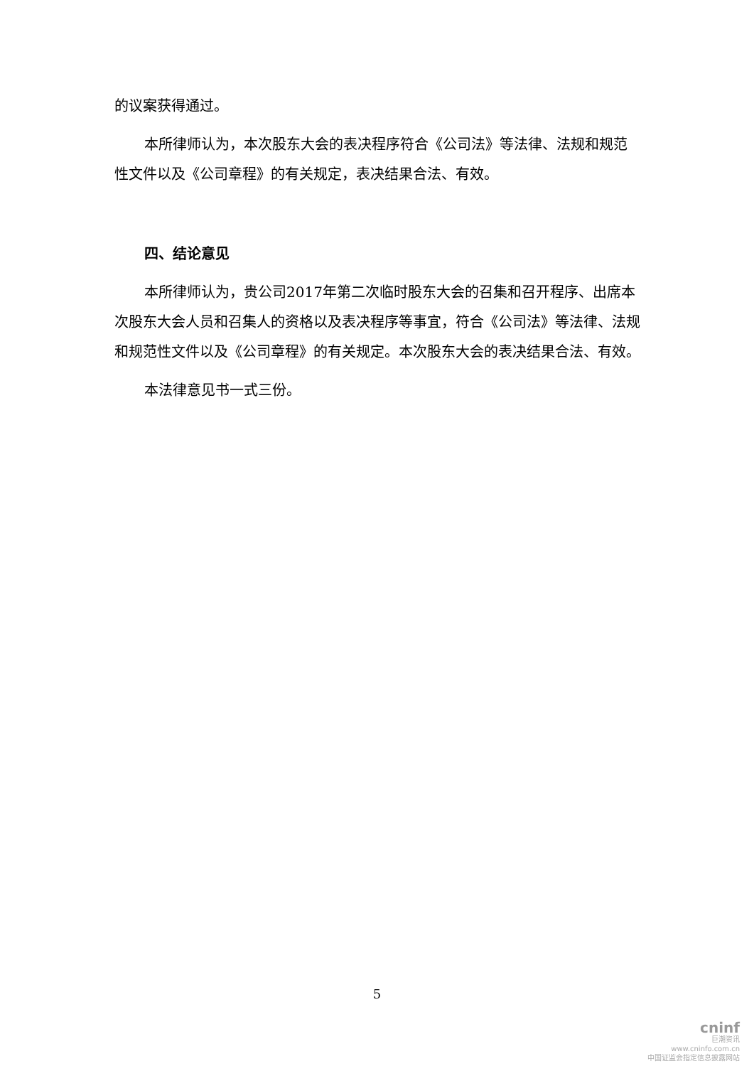的议案获得通过。
本所律师认为，本次股东大会的表决程序符合《公司法》等法律、法规和规范性文件以及《公司章程》的有关规定，表决结果合法、有效。
四、结论意见
本所律师认为，贵公司2017年第二次临时股东大会的召集和召开程序、出席本次股东大会人员和召集人的资格以及表决程序等事宜，符合《公司法》等法律、法规和规范性文件以及《公司章程》的有关规定。本次股东大会的表决结果合法、有效。
本法律意见书一式三份。
5
cninf
巨潮资讯
www.cninfo.com.cn
中国证监会指定信息披露网站